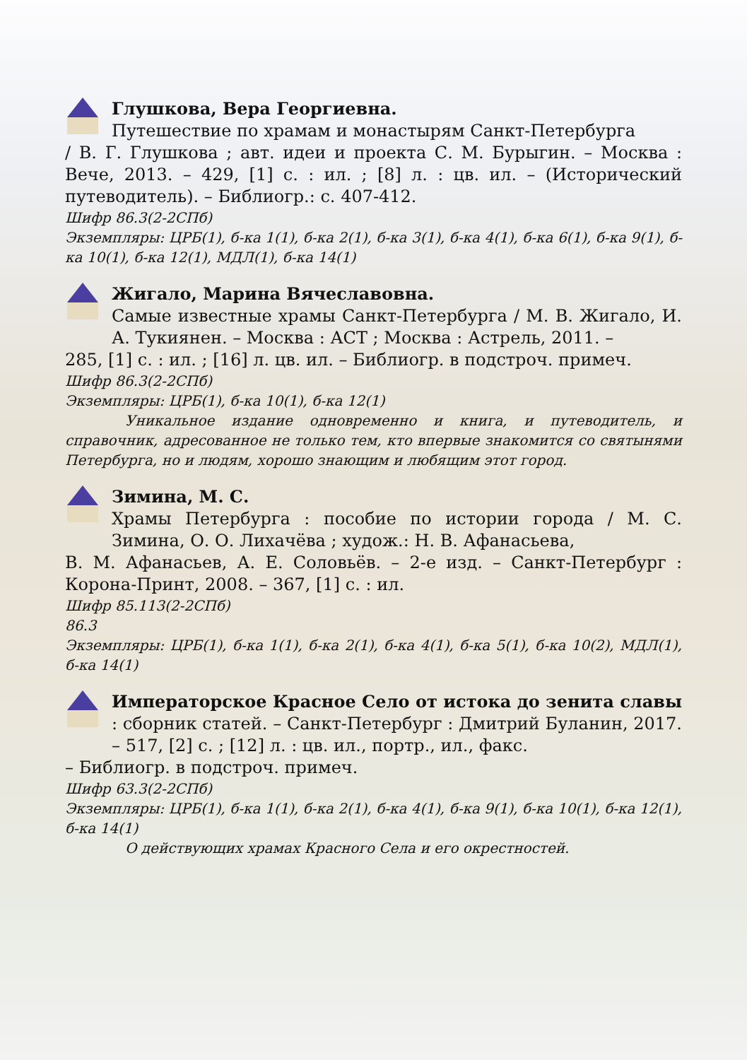Глушкова, Вера Георгиевна.
Путешествие по храмам и монастырям Санкт-Петербурга
/ В. Г. Глушкова ; авт. идеи и проекта С. М. Бурыгин. – Москва : Вече, 2013. – 429, [1] с. : ил. ; [8] л. : цв. ил. – (Исторический путеводитель). – Библиогр.: с. 407-412.
Шифр 86.3(2-2СПб)
Экземпляры: ЦРБ(1), б-ка 1(1), б-ка 2(1), б-ка 3(1), б-ка 4(1), б-ка 6(1), б-ка 9(1), б-ка 10(1), б-ка 12(1), МДЛ(1), б-ка 14(1)
Жигало, Марина Вячеславовна.
Самые известные храмы Санкт-Петербурга / М. В. Жигало, И. А. Тукиянен. – Москва : АСТ ; Москва : Астрель, 2011. –
285, [1] с. : ил. ; [16] л. цв. ил. – Библиогр. в подстроч. примеч.
Шифр 86.3(2-2СПб)
Экземпляры: ЦРБ(1), б-ка 10(1), б-ка 12(1)
Уникальное издание одновременно и книга, и путеводитель, и справочник, адресованное не только тем, кто впервые знакомится со святынями Петербурга, но и людям, хорошо знающим и любящим этот город.
Зимина, М. С.
Храмы Петербурга : пособие по истории города / М. С. Зимина, О. О. Лихачёва ; худож.: Н. В. Афанасьева,
В. М. Афанасьев, А. Е. Соловьёв. – 2-е изд. – Санкт-Петербург : Корона-Принт, 2008. – 367, [1] с. : ил.
Шифр 85.113(2-2СПб)
86.3
Экземпляры: ЦРБ(1), б-ка 1(1), б-ка 2(1), б-ка 4(1), б-ка 5(1), б-ка 10(2), МДЛ(1), б-ка 14(1)
Императорское Красное Село от истока до зенита славы : сборник статей. – Санкт-Петербург : Дмитрий Буланин, 2017. – 517, [2] с. ; [12] л. : цв. ил., портр., ил., факс.
– Библиогр. в подстроч. примеч.
Шифр 63.3(2-2СПб)
Экземпляры: ЦРБ(1), б-ка 1(1), б-ка 2(1), б-ка 4(1), б-ка 9(1), б-ка 10(1), б-ка 12(1), б-ка 14(1)
О действующих храмах Красного Села и его окрестностей.